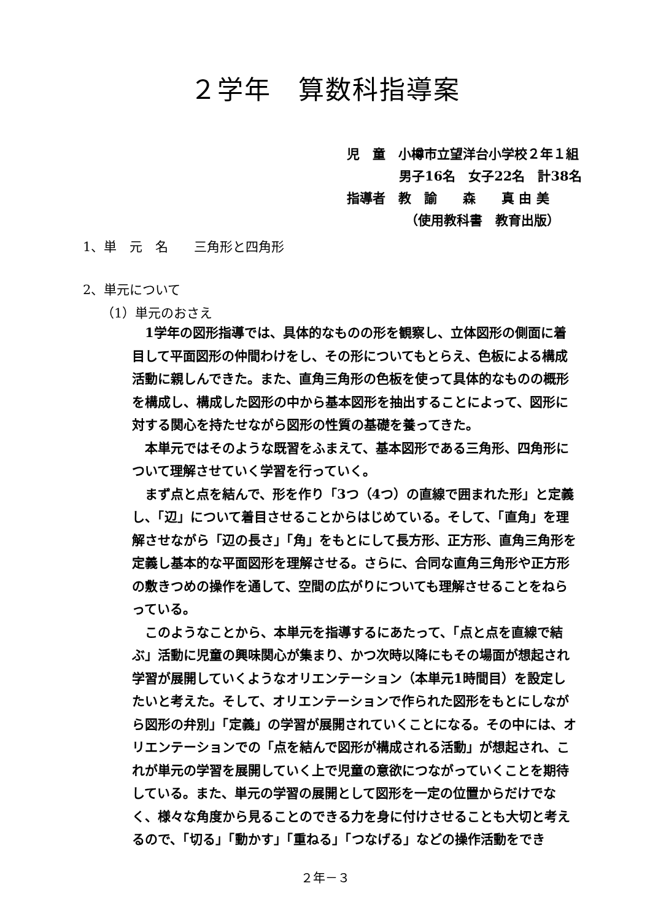２学年　算数科指導案
児　童　小樽市立望洋台小学校２年１組
男子16名　女子22名　計38名
指導者　教　諭　　森　　真 由 美
（使用教科書　教育出版）
1、単　元　名　　三角形と四角形
2、単元について
（1）単元のおさえ
　1学年の図形指導では、具体的なものの形を観察し、立体図形の側面に着目して平面図形の仲間わけをし、その形についてもとらえ、色板による構成活動に親しんできた。また、直角三角形の色板を使って具体的なものの概形を構成し、構成した図形の中から基本図形を抽出することによって、図形に対する関心を持たせながら図形の性質の基礎を養ってきた。
　本単元ではそのような既習をふまえて、基本図形である三角形、四角形について理解させていく学習を行っていく。
　まず点と点を結んで、形を作り「3つ（4つ）の直線で囲まれた形」と定義し、「辺」について着目させることからはじめている。そして、「直角」を理解させながら「辺の長さ」「角」をもとにして長方形、正方形、直角三角形を定義し基本的な平面図形を理解させる。さらに、合同な直角三角形や正方形の敷きつめの操作を通して、空間の広がりについても理解させることをねらっている。
　このようなことから、本単元を指導するにあたって、「点と点を直線で結ぶ」活動に児童の興味関心が集まり、かつ次時以降にもその場面が想起され学習が展開していくようなオリエンテーション（本単元1時間目）を設定したいと考えた。そして、オリエンテーションで作られた図形をもとにしながら図形の弁別」「定義」の学習が展開されていくことになる。その中には、オリエンテーションでの「点を結んで図形が構成される活動」が想起され、これが単元の学習を展開していく上で児童の意欲につながっていくことを期待している。また、単元の学習の展開として図形を一定の位置からだけでなく、様々な角度から見ることのできる力を身に付けさせることも大切と考えるので、「切る」「動かす」「重ねる」「つなげる」などの操作活動をでき
２年－３